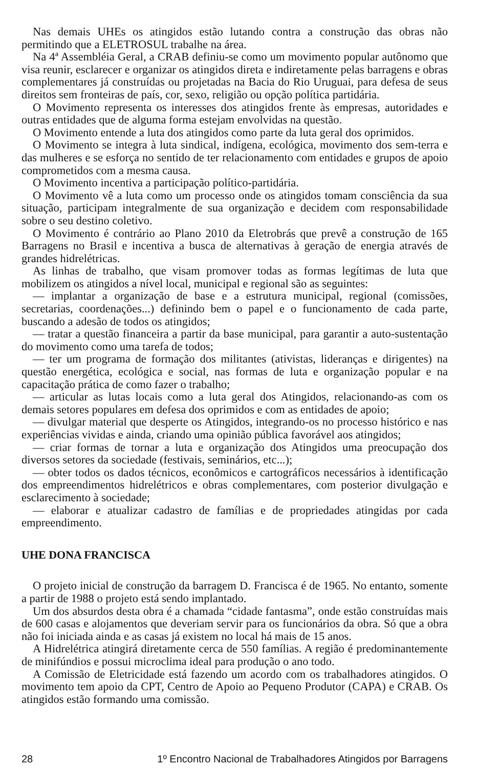Nas demais UHEs os atingidos estão lutando contra a construção das obras não permitindo que a ELETROSUL trabalhe na área.
Na 4ª Assembléia Geral, a CRAB definiu-se como um movimento popular autônomo que visa reunir, esclarecer e organizar os atingidos direta e indiretamente pelas barragens e obras complementares já construídas ou projetadas na Bacia do Rio Uruguai, para defesa de seus direitos sem fronteiras de país, cor, sexo, religião ou opção política partidária.
O Movimento representa os interesses dos atingidos frente às empresas, autoridades e outras entidades que de alguma forma estejam envolvidas na questão.
O Movimento entende a luta dos atingidos como parte da luta geral dos oprimidos.
O Movimento se integra à luta sindical, indígena, ecológica, movimento dos sem-terra e das mulheres e se esforça no sentido de ter relacionamento com entidades e grupos de apoio comprometidos com a mesma causa.
O Movimento incentiva a participação político-partidária.
O Movimento vê a luta como um processo onde os atingidos tomam consciência da sua situação, participam integralmente de sua organização e decidem com responsabilidade sobre o seu destino coletivo.
O Movimento é contrário ao Plano 2010 da Eletrobrás que prevê a construção de 165 Barragens no Brasil e incentiva a busca de alternativas à geração de energia através de grandes hidrelétricas.
As linhas de trabalho, que visam promover todas as formas legítimas de luta que mobilizem os atingidos a nível local, municipal e regional são as seguintes:
— implantar a organização de base e a estrutura municipal, regional (comissões, secretarias, coordenações...) definindo bem o papel e o funcionamento de cada parte, buscando a adesão de todos os atingidos;
— tratar a questão financeira a partir da base municipal, para garantir a auto-sustentação do movimento como uma tarefa de todos;
— ter um programa de formação dos militantes (ativistas, lideranças e dirigentes) na questão energética, ecológica e social, nas formas de luta e organização popular e na capacitação prática de como fazer o trabalho;
— articular as lutas locais como a luta geral dos Atingidos, relacionando-as com os demais setores populares em defesa dos oprimidos e com as entidades de apoio;
— divulgar material que desperte os Atingidos, integrando-os no processo histórico e nas experiências vividas e ainda, criando uma opinião pública favorável aos atingidos;
— criar formas de tornar a luta e organização dos Atingidos uma preocupação dos diversos setores da sociedade (festivais, seminários, etc...);
— obter todos os dados técnicos, econômicos e cartográficos necessários à identificação dos empreendimentos hidrelétricos e obras complementares, com posterior divulgação e esclarecimento à sociedade;
— elaborar e atualizar cadastro de famílias e de propriedades atingidas por cada empreendimento.
UHE DONA FRANCISCA
O projeto inicial de construção da barragem D. Francisca é de 1965. No entanto, somente a partir de 1988 o projeto está sendo implantado.
Um dos absurdos desta obra é a chamada “cidade fantasma”, onde estão construídas mais de 600 casas e alojamentos que deveriam servir para os funcionários da obra. Só que a obra não foi iniciada ainda e as casas já existem no local há mais de 15 anos.
A Hidrelétrica atingirá diretamente cerca de 550 famílias. A região é predominantemente de minifúndios e possui microclima ideal para produção o ano todo.
A Comissão de Eletricidade está fazendo um acordo com os trabalhadores atingidos. O movimento tem apoio da CPT, Centro de Apoio ao Pequeno Produtor (CAPA) e CRAB. Os atingidos estão formando uma comissão.
28 1º Encontro Nacional de Trabalhadores Atingidos por Barragens